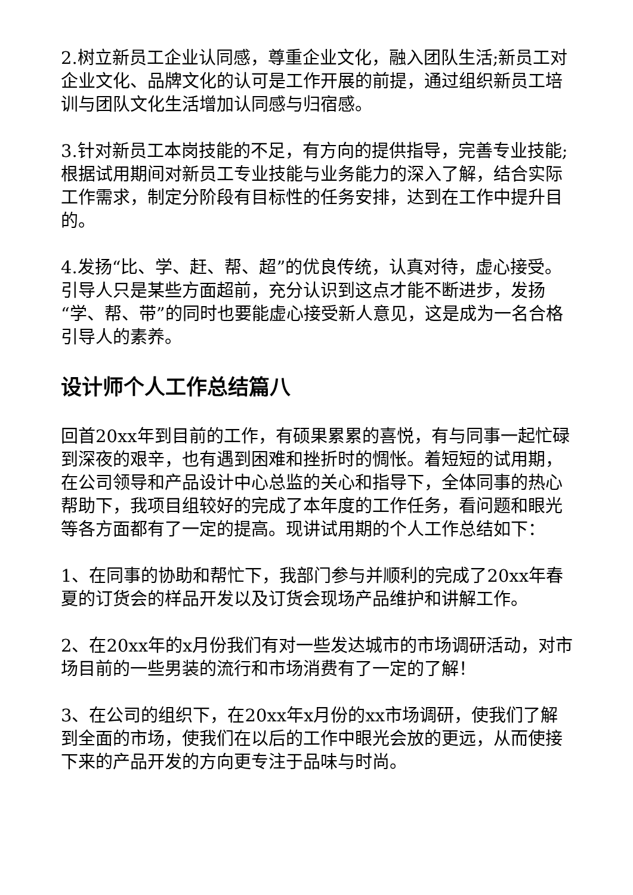2.树立新员工企业认同感，尊重企业文化，融入团队生活;新员工对企业文化、品牌文化的认可是工作开展的前提，通过组织新员工培训与团队文化生活增加认同感与归宿感。
3.针对新员工本岗技能的不足，有方向的提供指导，完善专业技能;根据试用期间对新员工专业技能与业务能力的深入了解，结合实际工作需求，制定分阶段有目标性的任务安排，达到在工作中提升目的。
4.发扬“比、学、赶、帮、超”的优良传统，认真对待，虚心接受。引导人只是某些方面超前，充分认识到这点才能不断进步，发扬“学、帮、带”的同时也要能虚心接受新人意见，这是成为一名合格引导人的素养。
设计师个人工作总结篇八
回首20xx年到目前的工作，有硕果累累的喜悦，有与同事一起忙碌到深夜的艰辛，也有遇到困难和挫折时的惆怅。着短短的试用期，在公司领导和产品设计中心总监的关心和指导下，全体同事的热心帮助下，我项目组较好的完成了本年度的工作任务，看问题和眼光等各方面都有了一定的提高。现讲试用期的个人工作总结如下：
1、在同事的协助和帮忙下，我部门参与并顺利的完成了20xx年春夏的订货会的样品开发以及订货会现场产品维护和讲解工作。
2、在20xx年的x月份我们有对一些发达城市的市场调研活动，对市场目前的一些男装的流行和市场消费有了一定的了解！
3、在公司的组织下，在20xx年x月份的xx市场调研，使我们了解到全面的市场，使我们在以后的工作中眼光会放的更远，从而使接下来的产品开发的方向更专注于品味与时尚。